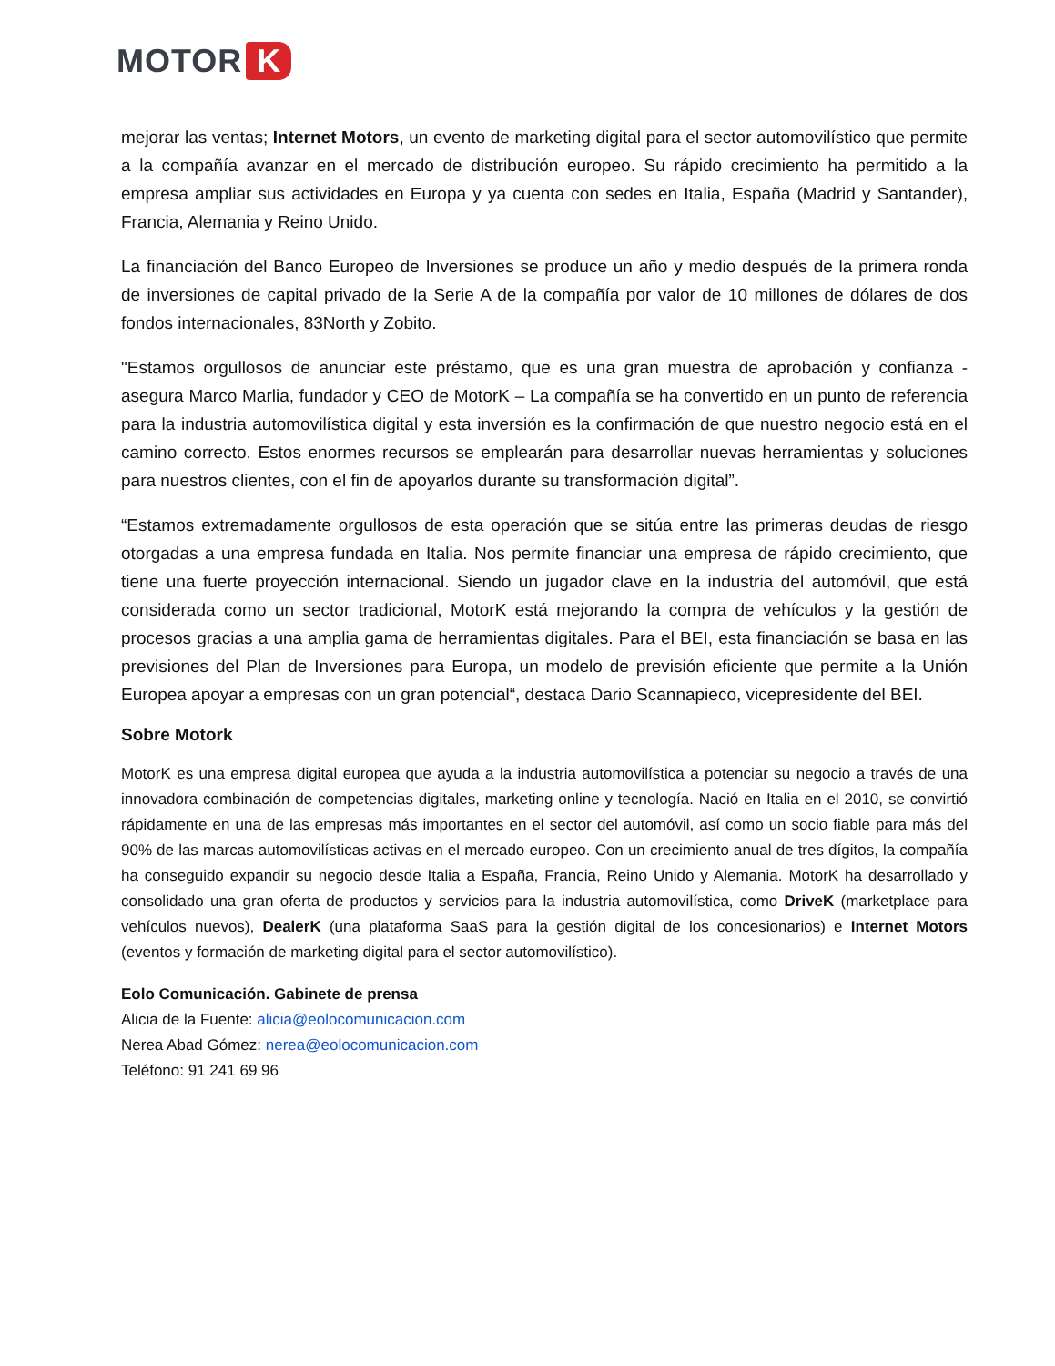MOTOR K
mejorar las ventas; Internet Motors, un evento de marketing digital para el sector automovilístico que permite a la compañía avanzar en el mercado de distribución europeo. Su rápido crecimiento ha permitido a la empresa ampliar sus actividades en Europa y ya cuenta con sedes en Italia, España (Madrid y Santander), Francia, Alemania y Reino Unido.
La financiación del Banco Europeo de Inversiones se produce un año y medio después de la primera ronda de inversiones de capital privado de la Serie A de la compañía por valor de 10 millones de dólares de dos fondos internacionales, 83North y Zobito.
"Estamos orgullosos de anunciar este préstamo, que es una gran muestra de aprobación y confianza - asegura Marco Marlia, fundador y CEO de MotorK – La compañía se ha convertido en un punto de referencia para la industria automovilística digital y esta inversión es la confirmación de que nuestro negocio está en el camino correcto. Estos enormes recursos se emplearán para desarrollar nuevas herramientas y soluciones para nuestros clientes, con el fin de apoyarlos durante su transformación digital”.
“Estamos extremadamente orgullosos de esta operación que se sitúa entre las primeras deudas de riesgo otorgadas a una empresa fundada en Italia. Nos permite financiar una empresa de rápido crecimiento, que tiene una fuerte proyección internacional. Siendo un jugador clave en la industria del automóvil, que está considerada como un sector tradicional, MotorK está mejorando la compra de vehículos y la gestión de procesos gracias a una amplia gama de herramientas digitales. Para el BEI, esta financiación se basa en las previsiones del Plan de Inversiones para Europa, un modelo de previsión eficiente que permite a la Unión Europea apoyar a empresas con un gran potencial“, destaca Dario Scannapieco, vicepresidente del BEI.
Sobre Motork
MotorK es una empresa digital europea que ayuda a la industria automovilística a potenciar su negocio a través de una innovadora combinación de competencias digitales, marketing online y tecnología. Nació en Italia en el 2010, se convirtió rápidamente en una de las empresas más importantes en el sector del automóvil, así como un socio fiable para más del 90% de las marcas automovilísticas activas en el mercado europeo. Con un crecimiento anual de tres dígitos, la compañía ha conseguido expandir su negocio desde Italia a España, Francia, Reino Unido y Alemania. MotorK ha desarrollado y consolidado una gran oferta de productos y servicios para la industria automovilística, como DriveK (marketplace para vehículos nuevos), DealerK (una plataforma SaaS para la gestión digital de los concesionarios) e Internet Motors (eventos y formación de marketing digital para el sector automovilístico).
Eolo Comunicación. Gabinete de prensa
Alicia de la Fuente: alicia@eolocomunicacion.com
Nerea Abad Gómez: nerea@eolocomunicacion.com
Teléfono: 91 241 69 96